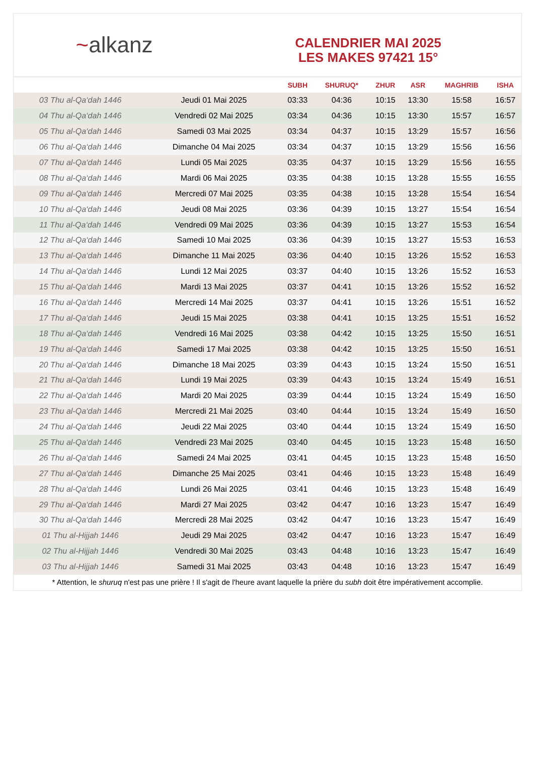~ alkanz
CALENDRIER MAI 2025
LES MAKES 97421 15°
| | | SUBH | SHURUQ* | ZHUR | ASR | MAGHRIB | ISHA |
| --- | --- | --- | --- | --- | --- | --- | --- |
| 03 Thu al-Qa‘dah 1446 | Jeudi 01 Mai 2025 | 03:33 | 04:36 | 10:15 | 13:30 | 15:58 | 16:57 |
| 04 Thu al-Qa‘dah 1446 | Vendredi 02 Mai 2025 | 03:34 | 04:36 | 10:15 | 13:30 | 15:57 | 16:57 |
| 05 Thu al-Qa‘dah 1446 | Samedi 03 Mai 2025 | 03:34 | 04:37 | 10:15 | 13:29 | 15:57 | 16:56 |
| 06 Thu al-Qa‘dah 1446 | Dimanche 04 Mai 2025 | 03:34 | 04:37 | 10:15 | 13:29 | 15:56 | 16:56 |
| 07 Thu al-Qa‘dah 1446 | Lundi 05 Mai 2025 | 03:35 | 04:37 | 10:15 | 13:29 | 15:56 | 16:55 |
| 08 Thu al-Qa‘dah 1446 | Mardi 06 Mai 2025 | 03:35 | 04:38 | 10:15 | 13:28 | 15:55 | 16:55 |
| 09 Thu al-Qa‘dah 1446 | Mercredi 07 Mai 2025 | 03:35 | 04:38 | 10:15 | 13:28 | 15:54 | 16:54 |
| 10 Thu al-Qa‘dah 1446 | Jeudi 08 Mai 2025 | 03:36 | 04:39 | 10:15 | 13:27 | 15:54 | 16:54 |
| 11 Thu al-Qa‘dah 1446 | Vendredi 09 Mai 2025 | 03:36 | 04:39 | 10:15 | 13:27 | 15:53 | 16:54 |
| 12 Thu al-Qa‘dah 1446 | Samedi 10 Mai 2025 | 03:36 | 04:39 | 10:15 | 13:27 | 15:53 | 16:53 |
| 13 Thu al-Qa‘dah 1446 | Dimanche 11 Mai 2025 | 03:36 | 04:40 | 10:15 | 13:26 | 15:52 | 16:53 |
| 14 Thu al-Qa‘dah 1446 | Lundi 12 Mai 2025 | 03:37 | 04:40 | 10:15 | 13:26 | 15:52 | 16:53 |
| 15 Thu al-Qa‘dah 1446 | Mardi 13 Mai 2025 | 03:37 | 04:41 | 10:15 | 13:26 | 15:52 | 16:52 |
| 16 Thu al-Qa‘dah 1446 | Mercredi 14 Mai 2025 | 03:37 | 04:41 | 10:15 | 13:26 | 15:51 | 16:52 |
| 17 Thu al-Qa‘dah 1446 | Jeudi 15 Mai 2025 | 03:38 | 04:41 | 10:15 | 13:25 | 15:51 | 16:52 |
| 18 Thu al-Qa‘dah 1446 | Vendredi 16 Mai 2025 | 03:38 | 04:42 | 10:15 | 13:25 | 15:50 | 16:51 |
| 19 Thu al-Qa‘dah 1446 | Samedi 17 Mai 2025 | 03:38 | 04:42 | 10:15 | 13:25 | 15:50 | 16:51 |
| 20 Thu al-Qa‘dah 1446 | Dimanche 18 Mai 2025 | 03:39 | 04:43 | 10:15 | 13:24 | 15:50 | 16:51 |
| 21 Thu al-Qa‘dah 1446 | Lundi 19 Mai 2025 | 03:39 | 04:43 | 10:15 | 13:24 | 15:49 | 16:51 |
| 22 Thu al-Qa‘dah 1446 | Mardi 20 Mai 2025 | 03:39 | 04:44 | 10:15 | 13:24 | 15:49 | 16:50 |
| 23 Thu al-Qa‘dah 1446 | Mercredi 21 Mai 2025 | 03:40 | 04:44 | 10:15 | 13:24 | 15:49 | 16:50 |
| 24 Thu al-Qa‘dah 1446 | Jeudi 22 Mai 2025 | 03:40 | 04:44 | 10:15 | 13:24 | 15:49 | 16:50 |
| 25 Thu al-Qa‘dah 1446 | Vendredi 23 Mai 2025 | 03:40 | 04:45 | 10:15 | 13:23 | 15:48 | 16:50 |
| 26 Thu al-Qa‘dah 1446 | Samedi 24 Mai 2025 | 03:41 | 04:45 | 10:15 | 13:23 | 15:48 | 16:50 |
| 27 Thu al-Qa‘dah 1446 | Dimanche 25 Mai 2025 | 03:41 | 04:46 | 10:15 | 13:23 | 15:48 | 16:49 |
| 28 Thu al-Qa‘dah 1446 | Lundi 26 Mai 2025 | 03:41 | 04:46 | 10:15 | 13:23 | 15:48 | 16:49 |
| 29 Thu al-Qa‘dah 1446 | Mardi 27 Mai 2025 | 03:42 | 04:47 | 10:16 | 13:23 | 15:47 | 16:49 |
| 30 Thu al-Qa‘dah 1446 | Mercredi 28 Mai 2025 | 03:42 | 04:47 | 10:16 | 13:23 | 15:47 | 16:49 |
| 01 Thu al-Hijjah 1446 | Jeudi 29 Mai 2025 | 03:42 | 04:47 | 10:16 | 13:23 | 15:47 | 16:49 |
| 02 Thu al-Hijjah 1446 | Vendredi 30 Mai 2025 | 03:43 | 04:48 | 10:16 | 13:23 | 15:47 | 16:49 |
| 03 Thu al-Hijjah 1446 | Samedi 31 Mai 2025 | 03:43 | 04:48 | 10:16 | 13:23 | 15:47 | 16:49 |
* Attention, le shuruq n'est pas une prière ! Il s'agit de l'heure avant laquelle la prière du subh doit être impérativement accomplie.